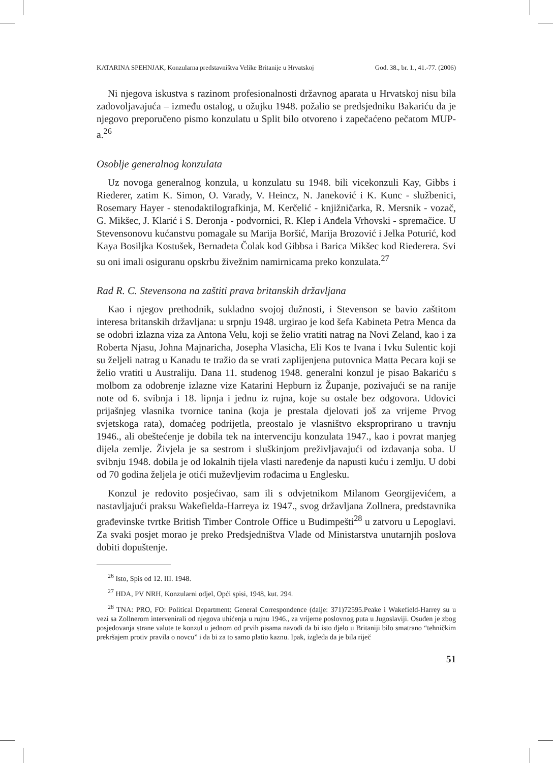KATARINA SPEHNJAK, Konzularna predstavništva Velike Britanije u Hrvatskoj God. 38., br. 1., 41.-77. (2006)
Ni njegova iskustva s razinom profesionalnosti državnog aparata u Hrvatskoj nisu bila zadovoljavajuća – između ostalog, u ožujku 1948. požalio se predsjedniku Bakariću da je njegovo preporučeno pismo konzulatu u Split bilo otvoreno i zapečaćeno pečatom MUP-a.<sup>26</sup>
Osoblje generalnog konzulata
Uz novoga generalnog konzula, u konzulatu su 1948. bili vicekonzuli Kay, Gibbs i Riederer, zatim K. Simon, O. Varady, V. Heincz, N. Janeković i K. Kunc - službenici, Rosemary Hayer - stenodaktilografkinja, M. Kerčelić - knjižničarka, R. Mersnik - vozač, G. Mikšec, J. Klarić i S. Deronja - podvornici, R. Klep i Anđela Vrhovski - spremačice. U Stevensonovu kućanstvu pomagale su Marija Boršić, Marija Brozović i Jelka Poturić, kod Kaya Bosiljka Kostušek, Bernadeta Čolak kod Gibbsa i Barica Mikšec kod Riederera. Svi su oni imali osiguranu opskrbu živežnim namirnicama preko konzulata.<sup>27</sup>
Rad R. C. Stevensona na zaštiti prava britanskih državljana
Kao i njegov prethodnik, sukladno svojoj dužnosti, i Stevenson se bavio zaštitom interesa britanskih državljana: u srpnju 1948. urgirao je kod šefa Kabineta Petra Menca da se odobri izlazna viza za Antona Velu, koji se želio vratiti natrag na Novi Zeland, kao i za Roberta Njasu, Johna Majnaricha, Josepha Vlasicha, Eli Kos te Ivana i Ivku Sulentic koji su željeli natrag u Kanadu te tražio da se vrati zaplijenjena putovnica Matta Pecara koji se želio vratiti u Australiju. Dana 11. studenog 1948. generalni konzul je pisao Bakariću s molbom za odobrenje izlazne vize Katarini Hepburn iz Županje, pozivajući se na ranije note od 6. svibnja i 18. lipnja i jednu iz rujna, koje su ostale bez odgovora. Udovici prijašnjeg vlasnika tvornice tanina (koja je prestala djelovati još za vrijeme Prvog svjetskoga rata), domaćeg podrijetla, preostalo je vlasništvo eksproprirano u travnju 1946., ali obeštećenje je dobila tek na intervenciju konzulata 1947., kao i povrat manjeg dijela zemlje. Živjela je sa sestrom i sluškinjom preživljavajući od izdavanja soba. U svibnju 1948. dobila je od lokalnih tijela vlasti naređenje da napusti kuću i zemlju. U dobi od 70 godina željela je otići muževljevim rođacima u Englesku.
Konzul je redovito posjećivao, sam ili s odvjetnikom Milanom Georgijevićem, a nastavljajući praksu Wakefielda-Harreya iz 1947., svog državljana Zollnera, predstavnika građevinske tvrtke British Timber Controle Office u Budimpešti<sup>28</sup> u zatvoru u Lepoglavi. Za svaki posjet morao je preko Predsjedništva Vlade od Ministarstva unutarnjih poslova dobiti dopuštenje.
<sup>26</sup> Isto, Spis od 12. III. 1948.
<sup>27</sup> HDA, PV NRH, Konzularni odjel, Opći spisi, 1948, kut. 294.
<sup>28</sup> TNA: PRO, FO: Political Department: General Correspondence (dalje: 371)72595.Peake i Wakefield-Harrey su u vezi sa Zollnerom intervenirali od njegova uhićenja u rujnu 1946., za vrijeme poslovnog puta u Jugoslaviji. Osuđen je zbog posjedovanja strane valute te konzul u jednom od prvih pisama navodi da bi isto djelo u Britaniji bilo smatrano “tehničkim prekršajem protiv pravila o novcu” i da bi za to samo platio kaznu. Ipak, izgleda da je bila riječ
51